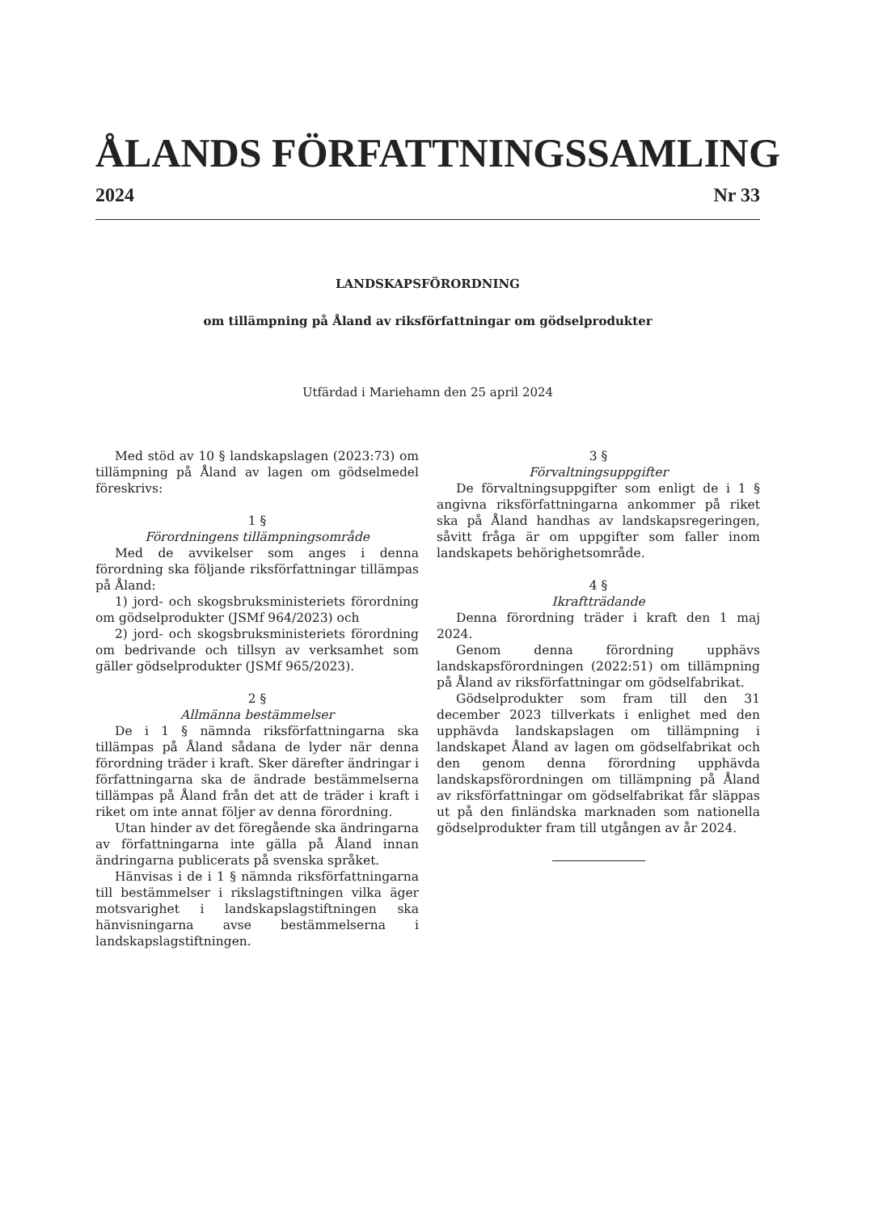ÅLANDS FÖRFATTNINGSSAMLING
2024 Nr 33
LANDSKAPSFÖRORDNING
om tillämpning på Åland av riksförfattningar om gödselprodukter
Utfärdad i Mariehamn den 25 april 2024
Med stöd av 10 § landskapslagen (2023:73) om tillämpning på Åland av lagen om gödselmedel föreskrivs:
1 §
Förordningens tillämpningsområde
Med de avvikelser som anges i denna förordning ska följande riksförfattningar tillämpas på Åland:
1) jord- och skogsbruksministeriets förordning om gödselprodukter (JSMf 964/2023) och
2) jord- och skogsbruksministeriets förordning om bedrivande och tillsyn av verksamhet som gäller gödselprodukter (JSMf 965/2023).
2 §
Allmänna bestämmelser
De i 1 § nämnda riksförfattningarna ska tillämpas på Åland sådana de lyder när denna förordning träder i kraft. Sker därefter ändringar i författningarna ska de ändrade bestämmelserna tillämpas på Åland från det att de träder i kraft i riket om inte annat följer av denna förordning.
Utan hinder av det föregående ska ändringarna av författningarna inte gälla på Åland innan ändringarna publicerats på svenska språket.
Hänvisas i de i 1 § nämnda riksförfattningarna till bestämmelser i rikslagstiftningen vilka äger motsvarighet i landskapslagstiftningen ska hänvisningarna avse bestämmelserna i landskapslagstiftningen.
3 §
Förvaltningsuppgifter
De förvaltningsuppgifter som enligt de i 1 § angivna riksförfattningarna ankommer på riket ska på Åland handhas av landskapsregeringen, såvitt fråga är om uppgifter som faller inom landskapets behörighetsområde.
4 §
Ikraftträdande
Denna förordning träder i kraft den 1 maj 2024.
Genom denna förordning upphävs landskapsförordningen (2022:51) om tillämpning på Åland av riksförfattningar om gödselfabrikat.
Gödselprodukter som fram till den 31 december 2023 tillverkats i enlighet med den upphävda landskapslagen om tillämpning i landskapet Åland av lagen om gödselfabrikat och den genom denna förordning upphävda landskapsförordningen om tillämpning på Åland av riksförfattningar om gödselfabrikat får släppas ut på den finländska marknaden som nationella gödselprodukter fram till utgången av år 2024.